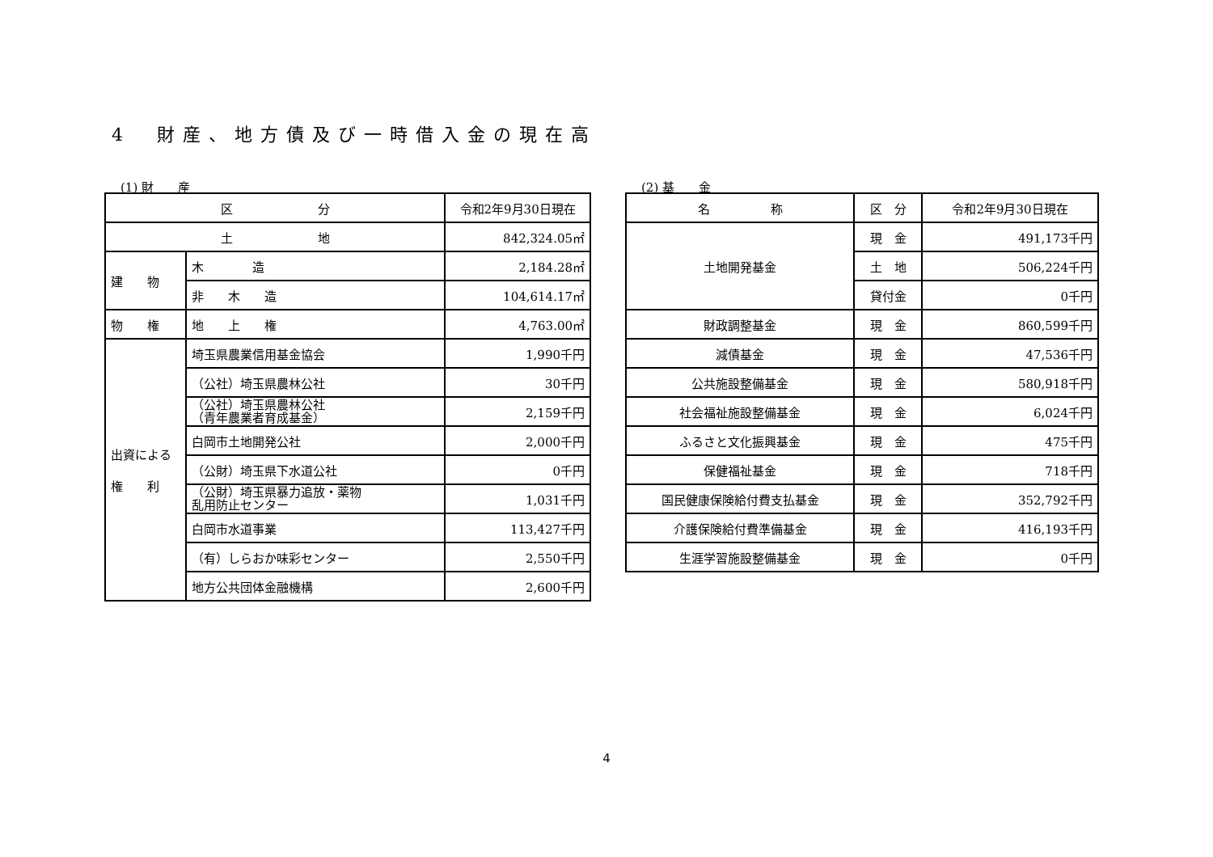4　財産、地方債及び一時借入金の現在高
(1) 財　　産
| 区 分 | | 令和2年9月30日現在 |
| --- | --- | --- |
| 土 地 | | 842,324.05㎡ |
| 建 物 | 木 造 | 2,184.28㎡ |
| | 非 木 造 | 104,614.17㎡ |
| 物 権 | 地 上 権 | 4,763.00㎡ |
| 出資による 権 利 | 埼玉県農業信用基金協会 | 1,990千円 |
| | （公社）埼玉県農林公社 | 30千円 |
| | （公社）埼玉県農林公社 （青年農業者育成基金） | 2,159千円 |
| | 白岡市土地開発公社 | 2,000千円 |
| | （公財）埼玉県下水道公社 | 0千円 |
| | （公財）埼玉県暴力追放・薬物 乱用防止センター | 1,031千円 |
| | 白岡市水道事業 | 113,427千円 |
| | （有）しらおか味彩センター | 2,550千円 |
| | 地方公共団体金融機構 | 2,600千円 |
(2) 基　　金
| 名 称 | 区 分 | 令和2年9月30日現在 |
| --- | --- | --- |
| 土地開発基金 | 現 金 | 491,173千円 |
| | 土 地 | 506,224千円 |
| | 貸付金 | 0千円 |
| 財政調整基金 | 現 金 | 860,599千円 |
| 減債基金 | 現 金 | 47,536千円 |
| 公共施設整備基金 | 現 金 | 580,918千円 |
| 社会福祉施設整備基金 | 現 金 | 6,024千円 |
| ふるさと文化振興基金 | 現 金 | 475千円 |
| 保健福祉基金 | 現 金 | 718千円 |
| 国民健康保険給付費支払基金 | 現 金 | 352,792千円 |
| 介護保険給付費準備基金 | 現 金 | 416,193千円 |
| 生涯学習施設整備基金 | 現 金 | 0千円 |
4